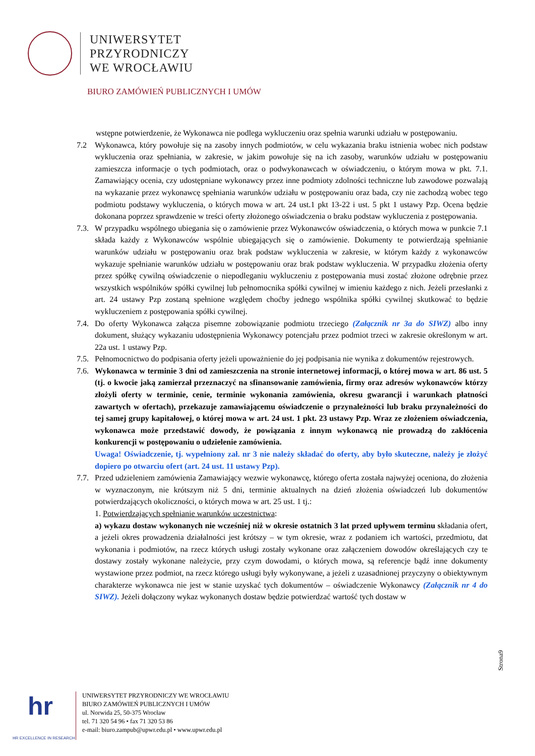UNIWERSYTET
PRZYRODNICZY
WE WROCŁAWIU
BIURO ZAMÓWIEŃ PUBLICZNYCH I UMÓW
wstępne potwierdzenie, że Wykonawca nie podlega wykluczeniu oraz spełnia warunki udziału w postępowaniu.
7.2 Wykonawca, który powołuje się na zasoby innych podmiotów, w celu wykazania braku istnienia wobec nich podstaw wykluczenia oraz spełniania, w zakresie, w jakim powołuje się na ich zasoby, warunków udziału w postępowaniu zamieszcza informacje o tych podmiotach, oraz o podwykonawcach w oświadczeniu, o którym mowa w pkt. 7.1. Zamawiający ocenia, czy udostępniane wykonawcy przez inne podmioty zdolności techniczne lub zawodowe pozwalają na wykazanie przez wykonawcę spełniania warunków udziału w postępowaniu oraz bada, czy nie zachodzą wobec tego podmiotu podstawy wykluczenia, o których mowa w art. 24 ust.1 pkt 13-22 i ust. 5 pkt 1 ustawy Pzp. Ocena będzie dokonana poprzez sprawdzenie w treści oferty złożonego oświadczenia o braku podstaw wykluczenia z postępowania.
7.3. W przypadku wspólnego ubiegania się o zamówienie przez Wykonawców oświadczenia, o których mowa w punkcie 7.1 składa każdy z Wykonawców wspólnie ubiegających się o zamówienie. Dokumenty te potwierdzają spełnianie warunków udziału w postępowaniu oraz brak podstaw wykluczenia w zakresie, w którym każdy z wykonawców wykazuje spełnianie warunków udziału w postępowaniu oraz brak podstaw wykluczenia. W przypadku złożenia oferty przez spółkę cywilną oświadczenie o niepodleganiu wykluczeniu z postępowania musi zostać złożone odrębnie przez wszystkich wspólników spółki cywilnej lub pełnomocnika spółki cywilnej w imieniu każdego z nich. Jeżeli przesłanki z art. 24 ustawy Pzp zostaną spełnione względem choćby jednego wspólnika spółki cywilnej skutkować to będzie wykluczeniem z postępowania spółki cywilnej.
7.4. Do oferty Wykonawca załącza pisemne zobowiązanie podmiotu trzeciego (Załącznik nr 3a do SIWZ) albo inny dokument, służący wykazaniu udostępnienia Wykonawcy potencjału przez podmiot trzeci w zakresie określonym w art. 22a ust. 1 ustawy Pzp.
7.5. Pełnomocnictwo do podpisania oferty jeżeli upoważnienie do jej podpisania nie wynika z dokumentów rejestrowych.
7.6. Wykonawca w terminie 3 dni od zamieszczenia na stronie internetowej informacji, o której mowa w art. 86 ust. 5 (tj. o kwocie jaką zamierzał przeznaczyć na sfinansowanie zamówienia, firmy oraz adresów wykonawców którzy złożyli oferty w terminie, cenie, terminie wykonania zamówienia, okresu gwarancji i warunkach płatności zawartych w ofertach), przekazuje zamawiającemu oświadczenie o przynależności lub braku przynależności do tej samej grupy kapitałowej, o której mowa w art. 24 ust. 1 pkt. 23 ustawy Pzp. Wraz ze złożeniem oświadczenia, wykonawca może przedstawić dowody, że powiązania z innym wykonawcą nie prowadzą do zakłócenia konkurencji w postępowaniu o udzielenie zamówienia.
Uwaga! Oświadczenie, tj. wypełniony zał. nr 3 nie należy składać do oferty, aby było skuteczne, należy je złożyć dopiero po otwarciu ofert (art. 24 ust. 11 ustawy Pzp).
7.7. Przed udzieleniem zamówienia Zamawiający wezwie wykonawcę, którego oferta została najwyżej oceniona, do złożenia w wyznaczonym, nie krótszym niż 5 dni, terminie aktualnych na dzień złożenia oświadczeń lub dokumentów potwierdzających okoliczności, o których mowa w art. 25 ust. 1 tj.:
1. Potwierdzających spełnianie warunków uczestnictwa:
a) wykazu dostaw wykonanych nie wcześniej niż w okresie ostatnich 3 lat przed upływem terminu składania ofert, a jeżeli okres prowadzenia działalności jest krótszy – w tym okresie, wraz z podaniem ich wartości, przedmiotu, dat wykonania i podmiotów, na rzecz których usługi zostały wykonane oraz załączeniem dowodów określających czy te dostawy zostały wykonane należycie, przy czym dowodami, o których mowa, są referencje bądź inne dokumenty wystawione przez podmiot, na rzecz którego usługi były wykonywane, a jeżeli z uzasadnionej przyczyny o obiektywnym charakterze wykonawca nie jest w stanie uzyskać tych dokumentów – oświadczenie Wykonawcy (Załącznik nr 4 do SIWZ). Jeżeli dołączony wykaz wykonanych dostaw będzie potwierdzać wartość tych dostaw w
Strona9
hr
HR EXCELLENCE IN RESEARCH
UNIWERSYTET PRZYRODNICZY WE WROCŁAWIU
BIURO ZAMÓWIEŃ PUBLICZNYCH I UMÓW
ul. Norwida 25, 50-375 Wrocław
tel. 71 320 54 96 • fax 71 320 53 86
e-mail: biuro.zampub@upwr.edu.pl • www.upwr.edu.pl